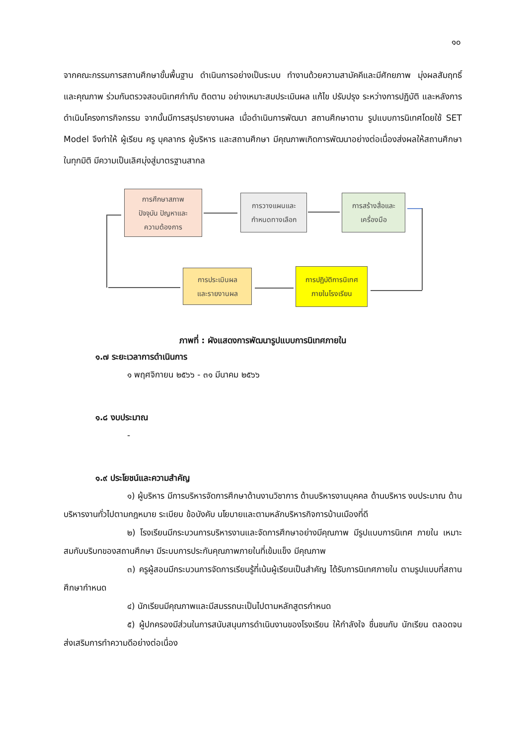๑๐
จากคณะกรรมการสถานศึกษาขั้นพื้นฐาน ดำเนินการอย่างเป็นระบบ ทำงานด้วยความสามัคคีและมีศักยภาพ มุ่งผลสัมฤทธิ์ และคุณภาพ ร่วมกันตรวจสอบนิเทศกำกับ ติดตาม อย่างเหมาะสมประเมินผล แก้ไข ปรับปรุง ระหว่างการปฏิบัติ และหลังการดำเนินโครงการกิจกรรม จากนั้นมีการสรุปรายงานผล เมื่อดำเนินการพัฒนา สถานศึกษาตาม รูปแบบการนิเทศโดยใช้ SET Model จึงทำให้ ผู้เรียน ครู บุคลากร ผู้บริหาร และสถานศึกษา มีคุณภาพเกิดการพัฒนาอย่างต่อเนื่องส่งผลให้สถานศึกษาในทุกมิติ มีความเป็นเลิศมุ่งสู่มาตรฐานสากล
การศึกษาสภาพ
ปัจจุบัน ปัญหาและ
ความต้องการ
การวางแผนและ
กำหนดทางเลือก
การสร้างสื่อและ
เครื่องมือ
การปฏิบัติการนิเทศ
ภายในโรงเรียน
การประเมินผล
และรายงานผล
ภาพที่ : ผังแสดงการพัฒนารูปแบบการนิเทศภายใน
๑.๗ ระยะเวลาการดำเนินการ
๑ พฤศจิกายน ๒๕๖๖ - ๓๑ มีนาคม ๒๕๖๖
๑.๘ งบประมาณ
-
๑.๙ ประโยชน์และความสำคัญ
๑) ผู้บริหาร มีการบริหารจัดการศึกษาด้านงานวิชาการ ด้านบริหารงานบุคคล ด้านบริหาร งบประมาณ ด้านบริหารงานทั่วไปตามกฎหมาย ระเบียบ ข้อบังคับ นโยบายและตามหลักบริหารกิจการบ้านเมืองที่ดี
๒) โรงเรียนมีกระบวนการบริหารงานและจัดการศึกษาอย่างมีคุณภาพ มีรูปแบบการนิเทศ ภายใน เหมาะสมกับบริบทของสถานศึกษา มีระบบการประกันคุณภาพภายในที่เข้มแข็ง มีคุณภาพ
๓) ครูผู้สอนมีกระบวนการจัดการเรียนรู้ที่เน้นผู้เรียนเป็นสำคัญ ได้รับการนิเทศภายใน ตามรูปแบบที่สถานศึกษากำหนด
๔) นักเรียนมีคุณภาพและมีสมรรถนะเป็นไปตามหลักสูตรกำหนด
๕) ผู้ปกครองมีส่วนในการสนับสนุนการดำเนินงานของโรงเรียน ให้กำลังใจ ชื่นชนกับ นักเรียน ตลอดจนส่งเสริมการทำความดีอย่างต่อเนื่อง